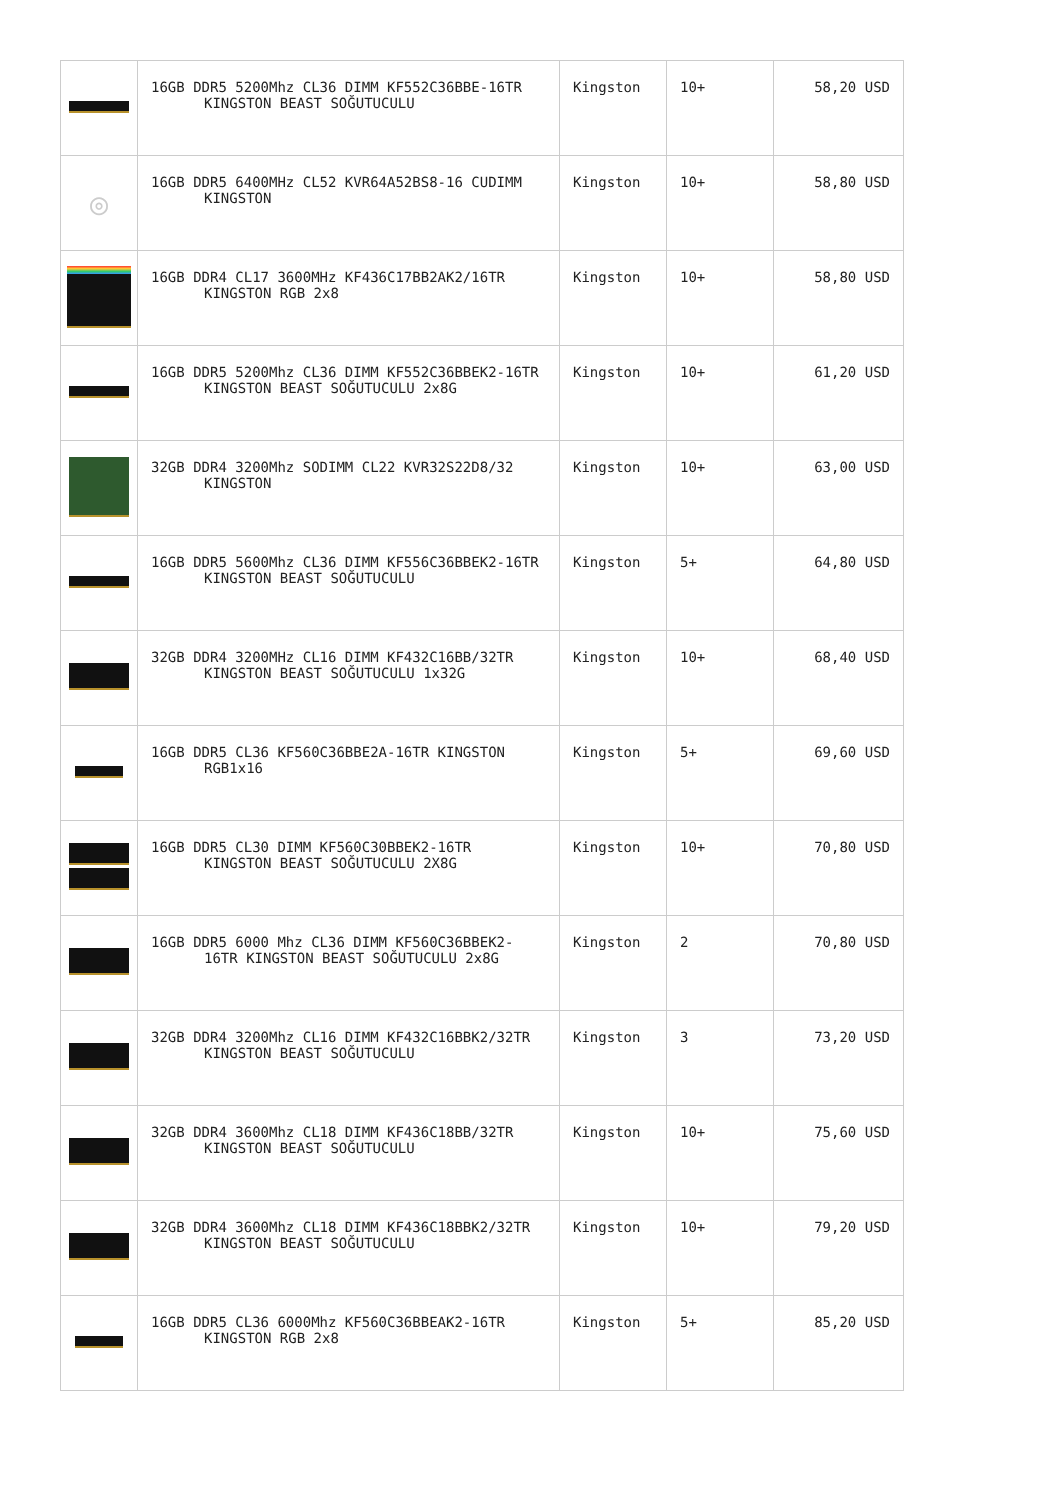| | 16GB DDR5 5200Mhz CL36 DIMM KF552C36BBE-16TR KINGSTON BEAST SOĞUTUCULU | Kingston | 10+ | 58,20 USD |
| ◎ | 16GB DDR5 6400MHz CL52 KVR64A52BS8-16 CUDIMM KINGSTON | Kingston | 10+ | 58,80 USD |
| | 16GB DDR4 CL17 3600MHz KF436C17BB2AK2/16TR KINGSTON RGB 2x8 | Kingston | 10+ | 58,80 USD |
| | 16GB DDR5 5200Mhz CL36 DIMM KF552C36BBEK2-16TR KINGSTON BEAST SOĞUTUCULU 2x8G | Kingston | 10+ | 61,20 USD |
| | 32GB DDR4 3200Mhz SODIMM CL22 KVR32S22D8/32 KINGSTON | Kingston | 10+ | 63,00 USD |
| | 16GB DDR5 5600Mhz CL36 DIMM KF556C36BBEK2-16TR KINGSTON BEAST SOĞUTUCULU | Kingston | 5+ | 64,80 USD |
| | 32GB DDR4 3200MHz CL16 DIMM KF432C16BB/32TR KINGSTON BEAST SOĞUTUCULU 1x32G | Kingston | 10+ | 68,40 USD |
| | 16GB DDR5 CL36 KF560C36BBE2A-16TR KINGSTON RGB1x16 | Kingston | 5+ | 69,60 USD |
| | 16GB DDR5 CL30 DIMM KF560C30BBEK2-16TR KINGSTON BEAST SOĞUTUCULU 2X8G | Kingston | 10+ | 70,80 USD |
| | 16GB DDR5 6000 Mhz CL36 DIMM KF560C36BBEK2-16TR KINGSTON BEAST SOĞUTUCULU 2x8G | Kingston | 2 | 70,80 USD |
| | 32GB DDR4 3200Mhz CL16 DIMM KF432C16BBK2/32TR KINGSTON BEAST SOĞUTUCULU | Kingston | 3 | 73,20 USD |
| | 32GB DDR4 3600Mhz CL18 DIMM KF436C18BB/32TR KINGSTON BEAST SOĞUTUCULU | Kingston | 10+ | 75,60 USD |
| | 32GB DDR4 3600Mhz CL18 DIMM KF436C18BBK2/32TR KINGSTON BEAST SOĞUTUCULU | Kingston | 10+ | 79,20 USD |
| | 16GB DDR5 CL36 6000Mhz KF560C36BBEAK2-16TR KINGSTON RGB 2x8 | Kingston | 5+ | 85,20 USD |